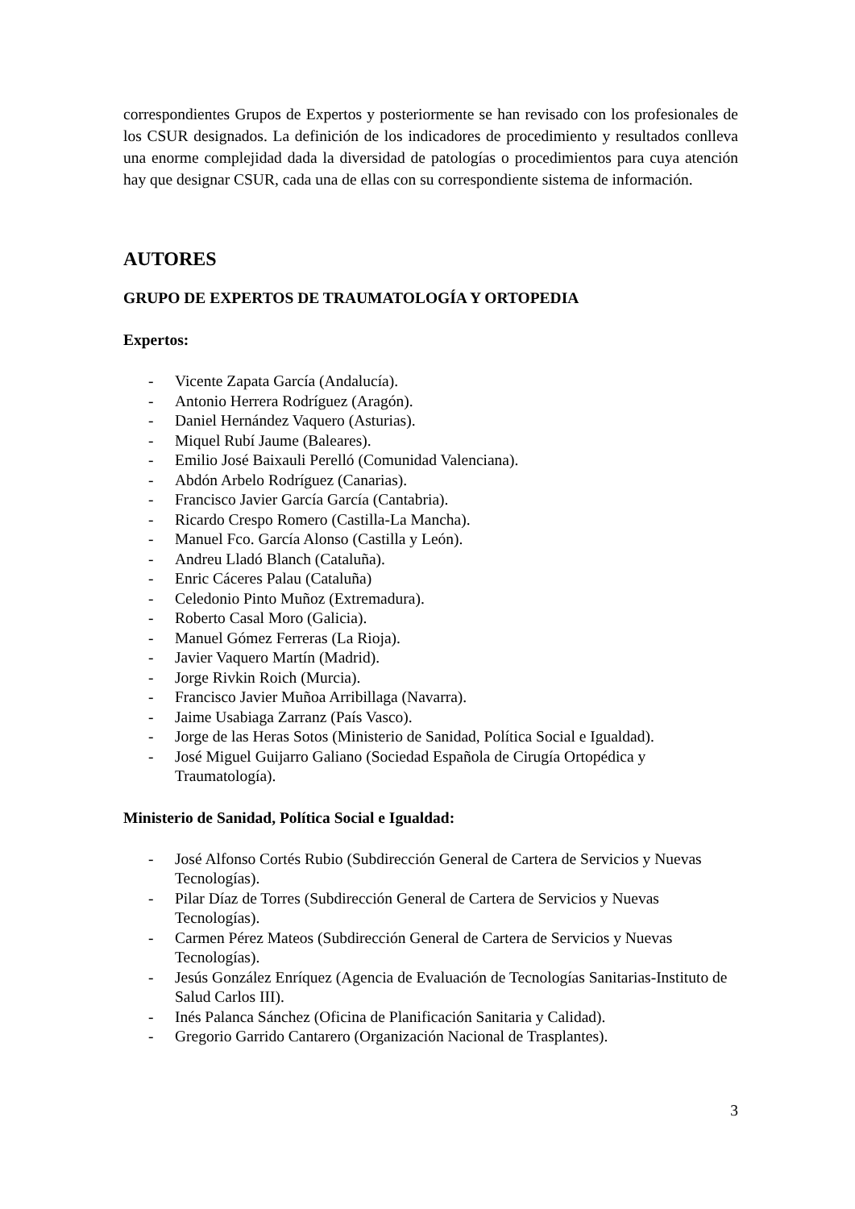correspondientes Grupos de Expertos y posteriormente se han revisado con los profesionales de los CSUR designados. La definición de los indicadores de procedimiento y resultados conlleva una enorme complejidad dada la diversidad de patologías o procedimientos para cuya atención hay que designar CSUR, cada una de ellas con su correspondiente sistema de información.
AUTORES
GRUPO DE EXPERTOS DE TRAUMATOLOGÍA Y ORTOPEDIA
Expertos:
- Vicente Zapata García (Andalucía).
- Antonio Herrera Rodríguez (Aragón).
- Daniel Hernández Vaquero (Asturias).
- Miquel Rubí Jaume (Baleares).
- Emilio José Baixauli Perelló (Comunidad Valenciana).
- Abdón Arbelo Rodríguez (Canarias).
- Francisco Javier García García (Cantabria).
- Ricardo Crespo Romero (Castilla-La Mancha).
- Manuel Fco. García Alonso (Castilla y León).
- Andreu Lladó Blanch (Cataluña).
- Enric Cáceres Palau (Cataluña)
- Celedonio Pinto Muñoz (Extremadura).
- Roberto Casal Moro (Galicia).
- Manuel Gómez Ferreras (La Rioja).
- Javier Vaquero Martín (Madrid).
- Jorge Rivkin Roich (Murcia).
- Francisco Javier Muñoa Arribillaga (Navarra).
- Jaime Usabiaga Zarranz (País Vasco).
- Jorge de las Heras Sotos (Ministerio de Sanidad, Política Social e Igualdad).
- José Miguel Guijarro Galiano (Sociedad Española de Cirugía Ortopédica y Traumatología).
Ministerio de Sanidad, Política Social e Igualdad:
- José Alfonso Cortés Rubio (Subdirección General de Cartera de Servicios y Nuevas Tecnologías).
- Pilar Díaz de Torres (Subdirección General de Cartera de Servicios y Nuevas Tecnologías).
- Carmen Pérez Mateos (Subdirección General de Cartera de Servicios y Nuevas Tecnologías).
- Jesús González Enríquez (Agencia de Evaluación de Tecnologías Sanitarias-Instituto de Salud Carlos III).
- Inés Palanca Sánchez (Oficina de Planificación Sanitaria y Calidad).
- Gregorio Garrido Cantarero (Organización Nacional de Trasplantes).
3